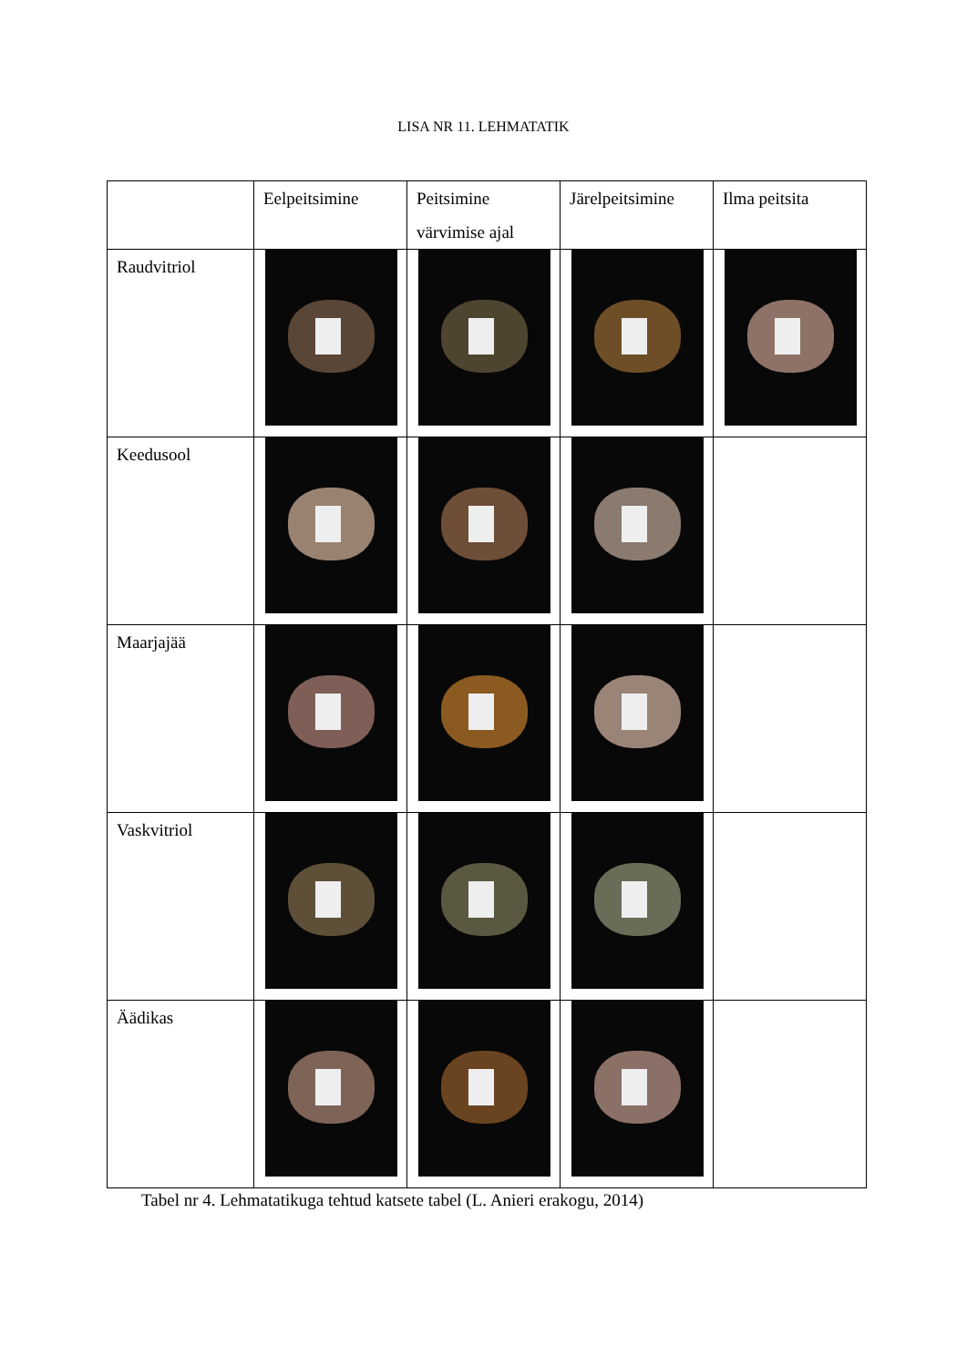LISA NR 11. LEHMATATIK
| | Eelpeitsimine | Peitsimine värvimise ajal | Järelpeitsimine | Ilma peitsita |
| --- | --- | --- | --- | --- |
| Raudvitriol | | | | |
| Keedusool | | | | |
| Maarjajää | | | | |
| Vaskvitriol | | | | |
| Äädikas | | | | |
Tabel nr 4. Lehmatatikuga tehtud katsete tabel (L. Anieri erakogu, 2014)